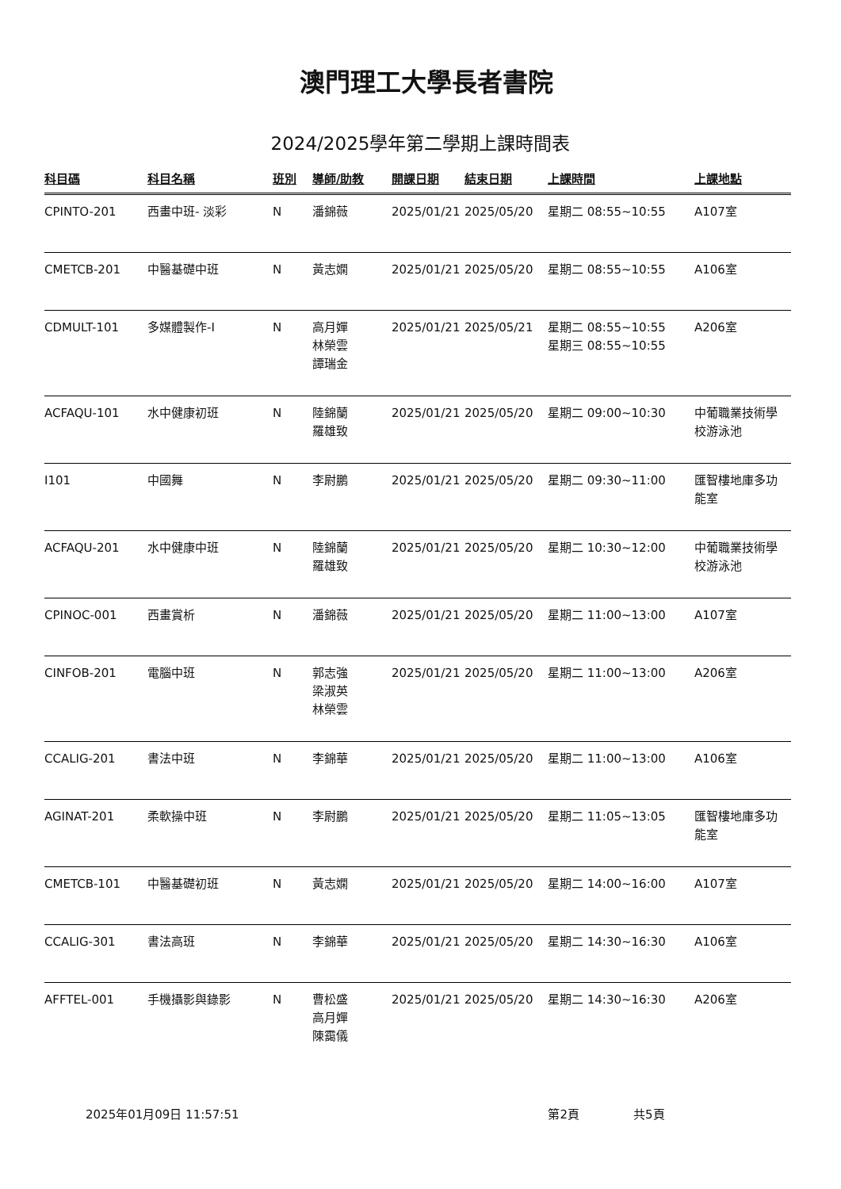澳門理工大學長者書院
2024/2025學年第二學期上課時間表
| 科目碼 | 科目名稱 | 班別 | 導師/助教 | 開課日期 | 結束日期 | 上課時間 | 上課地點 |
| --- | --- | --- | --- | --- | --- | --- | --- |
| CPINTO-201 | 西畫中班- 淡彩 | N | 潘錦薇 | 2025/01/21 | 2025/05/20 | 星期二 08:55~10:55 | A107室 |
| CMETCB-201 | 中醫基礎中班 | N | 黃志嫻 | 2025/01/21 | 2025/05/20 | 星期二 08:55~10:55 | A106室 |
| CDMULT-101 | 多媒體製作-I | N | 高月嬋 林榮雲 譚瑞金 | 2025/01/21 | 2025/05/21 | 星期二 08:55~10:55 星期三 08:55~10:55 | A206室 |
| ACFAQU-101 | 水中健康初班 | N | 陸錦蘭 羅雄致 | 2025/01/21 | 2025/05/20 | 星期二 09:00~10:30 | 中葡職業技術學 校游泳池 |
| I101 | 中國舞 | N | 李尉鵬 | 2025/01/21 | 2025/05/20 | 星期二 09:30~11:00 | 匯智樓地庫多功 能室 |
| ACFAQU-201 | 水中健康中班 | N | 陸錦蘭 羅雄致 | 2025/01/21 | 2025/05/20 | 星期二 10:30~12:00 | 中葡職業技術學 校游泳池 |
| CPINOC-001 | 西畫賞析 | N | 潘錦薇 | 2025/01/21 | 2025/05/20 | 星期二 11:00~13:00 | A107室 |
| CINFOB-201 | 電腦中班 | N | 郭志強 梁淑英 林榮雲 | 2025/01/21 | 2025/05/20 | 星期二 11:00~13:00 | A206室 |
| CCALIG-201 | 書法中班 | N | 李錦華 | 2025/01/21 | 2025/05/20 | 星期二 11:00~13:00 | A106室 |
| AGINAT-201 | 柔軟操中班 | N | 李尉鵬 | 2025/01/21 | 2025/05/20 | 星期二 11:05~13:05 | 匯智樓地庫多功 能室 |
| CMETCB-101 | 中醫基礎初班 | N | 黃志嫻 | 2025/01/21 | 2025/05/20 | 星期二 14:00~16:00 | A107室 |
| CCALIG-301 | 書法高班 | N | 李錦華 | 2025/01/21 | 2025/05/20 | 星期二 14:30~16:30 | A106室 |
| AFFTEL-001 | 手機攝影與錄影 | N | 曹松盛 高月嬋 陳靄儀 | 2025/01/21 | 2025/05/20 | 星期二 14:30~16:30 | A206室 |
2025年01月09日 11:57:51 第2頁 共5頁